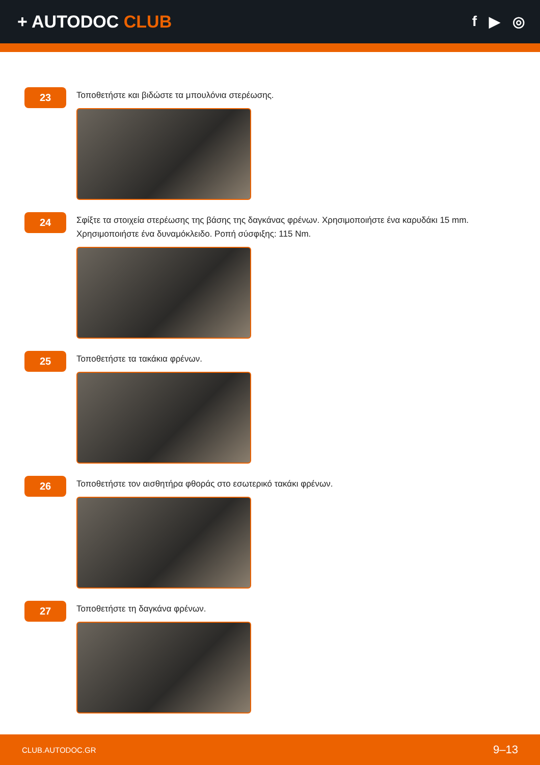+ AUTODOC CLUB
f ▶ ◎
23
Τοποθετήστε και βιδώστε τα μπουλόνια στερέωσης.
24
Σφίξτε τα στοιχεία στερέωσης της βάσης της δαγκάνας φρένων. Χρησιμοποιήστε ένα καρυδάκι 15 mm. Χρησιμοποιήστε ένα δυναμόκλειδο. Ροπή σύσφιξης: 115 Nm.
25
Τοποθετήστε τα τακάκια φρένων.
26
Τοποθετήστε τον αισθητήρα φθοράς στο εσωτερικό τακάκι φρένων.
27
Τοποθετήστε τη δαγκάνα φρένων.
CLUB.AUTODOC.GR 9–13